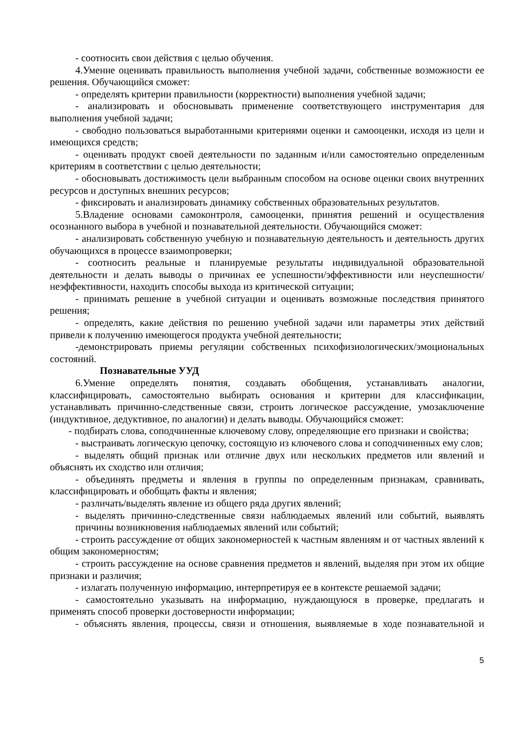- соотносить свои действия с целью обучения.
4.Умение оценивать правильность выполнения учебной задачи, собственные возможности ее решения. Обучающийся сможет:
- определять критерии правильности (корректности) выполнения учебной задачи;
- анализировать и обосновывать применение соответствующего инструментария для выполнения учебной задачи;
- свободно пользоваться выработанными критериями оценки и самооценки, исходя из цели и имеющихся средств;
- оценивать продукт своей деятельности по заданным и/или самостоятельно определенным критериям в соответствии с целью деятельности;
- обосновывать достижимость цели выбранным способом на основе оценки своих внутренних ресурсов и доступных внешних ресурсов;
- фиксировать и анализировать динамику собственных образовательных результатов.
5.Владение основами самоконтроля, самооценки, принятия решений и осуществления осознанного выбора в учебной и познавательной деятельности. Обучающийся сможет:
- анализировать собственную учебную и познавательную деятельность и деятельность других обучающихся в процессе взаимопроверки;
- соотносить реальные и планируемые результаты индивидуальной образовательной деятельности и делать выводы о причинах ее успешности/эффективности или неуспешности/неэффективности, находить способы выхода из критической ситуации;
- принимать решение в учебной ситуации и оценивать возможные последствия принятого решения;
- определять, какие действия по решению учебной задачи или параметры этих действий привели к получению имеющегося продукта учебной деятельности;
-демонстрировать приемы регуляции собственных психофизиологических/эмоциональных состояний.
Познавательные УУД
6.Умение определять понятия, создавать обобщения, устанавливать аналогии, классифицировать, самостоятельно выбирать основания и критерии для классификации, устанавливать причинно-следственные связи, строить логическое рассуждение, умозаключение (индуктивное, дедуктивное, по аналогии) и делать выводы. Обучающийся сможет:
- подбирать слова, соподчиненные ключевому слову, определяющие его признаки и свойства;
- выстраивать логическую цепочку, состоящую из ключевого слова и соподчиненных ему слов;
- выделять общий признак или отличие двух или нескольких предметов или явлений и объяснять их сходство или отличия;
- объединять предметы и явления в группы по определенным признакам, сравнивать, классифицировать и обобщать факты и явления;
- различать/выделять явление из общего ряда других явлений;
- выделять причинно-следственные связи наблюдаемых явлений или событий, выявлять причины возникновения наблюдаемых явлений или событий;
- строить рассуждение от общих закономерностей к частным явлениям и от частных явлений к общим закономерностям;
- строить рассуждение на основе сравнения предметов и явлений, выделяя при этом их общие признаки и различия;
- излагать полученную информацию, интерпретируя ее в контексте решаемой задачи;
- самостоятельно указывать на информацию, нуждающуюся в проверке, предлагать и применять способ проверки достоверности информации;
- объяснять явления, процессы, связи и отношения, выявляемые в ходе познавательной и
5